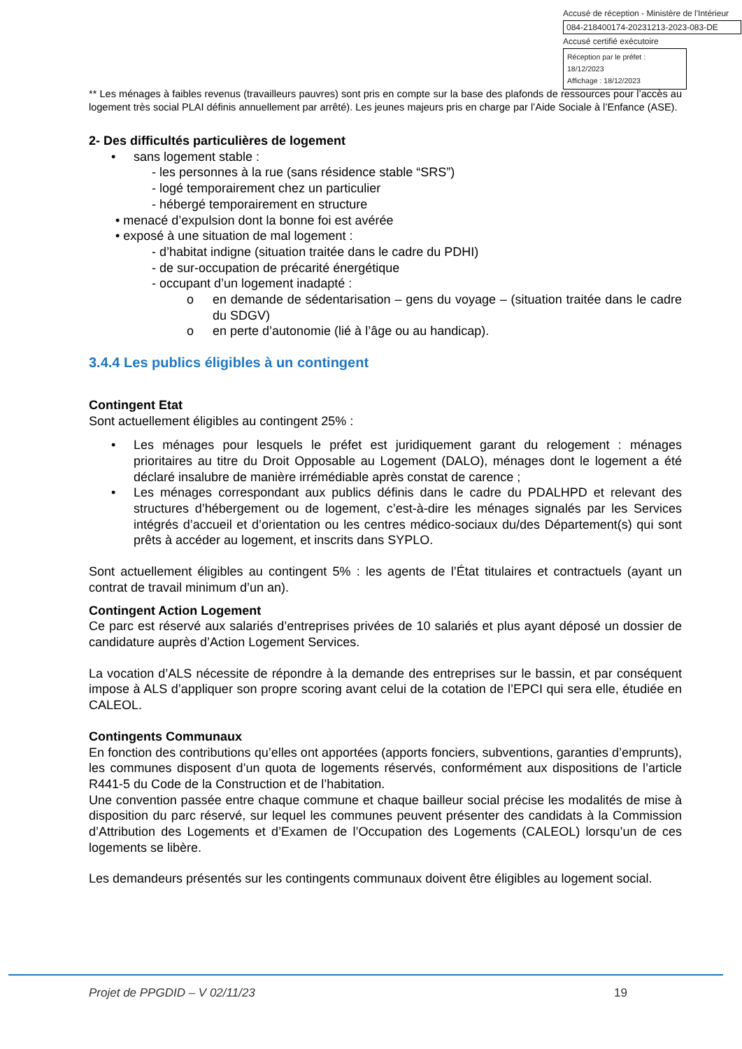Accusé de réception - Ministère de l'Intérieur
084-218400174-20231213-2023-083-DE
Accusé certifié exécutoire
Réception par le préfet : 18/12/2023
Affichage : 18/12/2023
** Les ménages à faibles revenus (travailleurs pauvres) sont pris en compte sur la base des plafonds de ressources pour l’accès au logement très social PLAI définis annuellement par arrêté). Les jeunes majeurs pris en charge par l’Aide Sociale à l’Enfance (ASE).
2- Des difficultés particulières de logement
• sans logement stable :
- les personnes à la rue (sans résidence stable “SRS”)
- logé temporairement chez un particulier
- hébergé temporairement en structure
• menacé d’expulsion dont la bonne foi est avérée
• exposé à une situation de mal logement :
- d’habitat indigne (situation traitée dans le cadre du PDHI)
- de sur-occupation de précarité énergétique
- occupant d’un logement inadapté :
o en demande de sédentarisation – gens du voyage – (situation traitée dans le cadre du SDGV)
o en perte d’autonomie (lié à l’âge ou au handicap).
3.4.4 Les publics éligibles à un contingent
Contingent Etat
Sont actuellement éligibles au contingent 25% :
• Les ménages pour lesquels le préfet est juridiquement garant du relogement : ménages prioritaires au titre du Droit Opposable au Logement (DALO), ménages dont le logement a été déclaré insalubre de manière irrémédiable après constat de carence ;
• Les ménages correspondant aux publics définis dans le cadre du PDALHPD et relevant des structures d’hébergement ou de logement, c’est-à-dire les ménages signalés par les Services intégrés d’accueil et d’orientation ou les centres médico-sociaux du/des Département(s) qui sont prêts à accéder au logement, et inscrits dans SYPLO.
Sont actuellement éligibles au contingent 5% : les agents de l’État titulaires et contractuels (ayant un contrat de travail minimum d’un an).
Contingent Action Logement
Ce parc est réservé aux salariés d’entreprises privées de 10 salariés et plus ayant déposé un dossier de candidature auprès d’Action Logement Services.
La vocation d’ALS nécessite de répondre à la demande des entreprises sur le bassin, et par conséquent impose à ALS d’appliquer son propre scoring avant celui de la cotation de l’EPCI qui sera elle, étudiée en CALEOL.
Contingents Communaux
En fonction des contributions qu’elles ont apportées (apports fonciers, subventions, garanties d’emprunts), les communes disposent d’un quota de logements réservés, conformément aux dispositions de l’article R441-5 du Code de la Construction et de l’habitation.
Une convention passée entre chaque commune et chaque bailleur social précise les modalités de mise à disposition du parc réservé, sur lequel les communes peuvent présenter des candidats à la Commission d’Attribution des Logements et d’Examen de l’Occupation des Logements (CALEOL) lorsqu’un de ces logements se libère.
Les demandeurs présentés sur les contingents communaux doivent être éligibles au logement social.
Projet de PPGDID – V 02/11/23 19